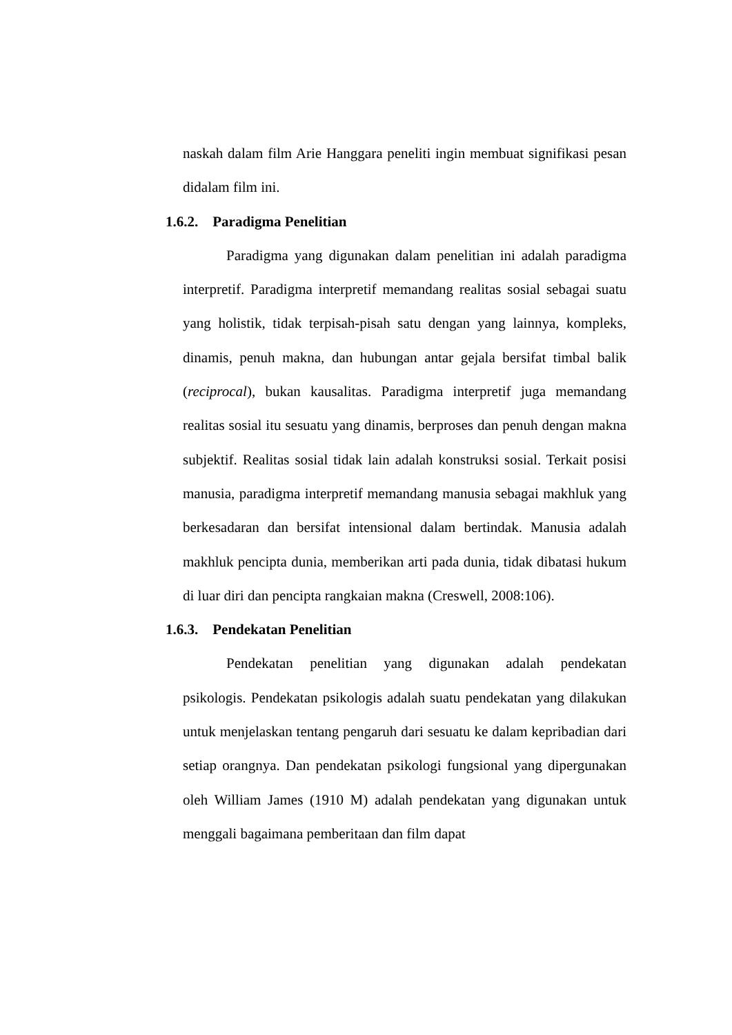naskah dalam film Arie Hanggara peneliti ingin membuat signifikasi pesan didalam film ini.
1.6.2. Paradigma Penelitian
Paradigma yang digunakan dalam penelitian ini adalah paradigma interpretif. Paradigma interpretif memandang realitas sosial sebagai suatu yang holistik, tidak terpisah-pisah satu dengan yang lainnya, kompleks, dinamis, penuh makna, dan hubungan antar gejala bersifat timbal balik (reciprocal), bukan kausalitas. Paradigma interpretif juga memandang realitas sosial itu sesuatu yang dinamis, berproses dan penuh dengan makna subjektif. Realitas sosial tidak lain adalah konstruksi sosial. Terkait posisi manusia, paradigma interpretif memandang manusia sebagai makhluk yang berkesadaran dan bersifat intensional dalam bertindak. Manusia adalah makhluk pencipta dunia, memberikan arti pada dunia, tidak dibatasi hukum di luar diri dan pencipta rangkaian makna (Creswell, 2008:106).
1.6.3. Pendekatan Penelitian
Pendekatan penelitian yang digunakan adalah pendekatan psikologis. Pendekatan psikologis adalah suatu pendekatan yang dilakukan untuk menjelaskan tentang pengaruh dari sesuatu ke dalam kepribadian dari setiap orangnya. Dan pendekatan psikologi fungsional yang dipergunakan oleh William James (1910 M) adalah pendekatan yang digunakan untuk menggali bagaimana pemberitaan dan film dapat